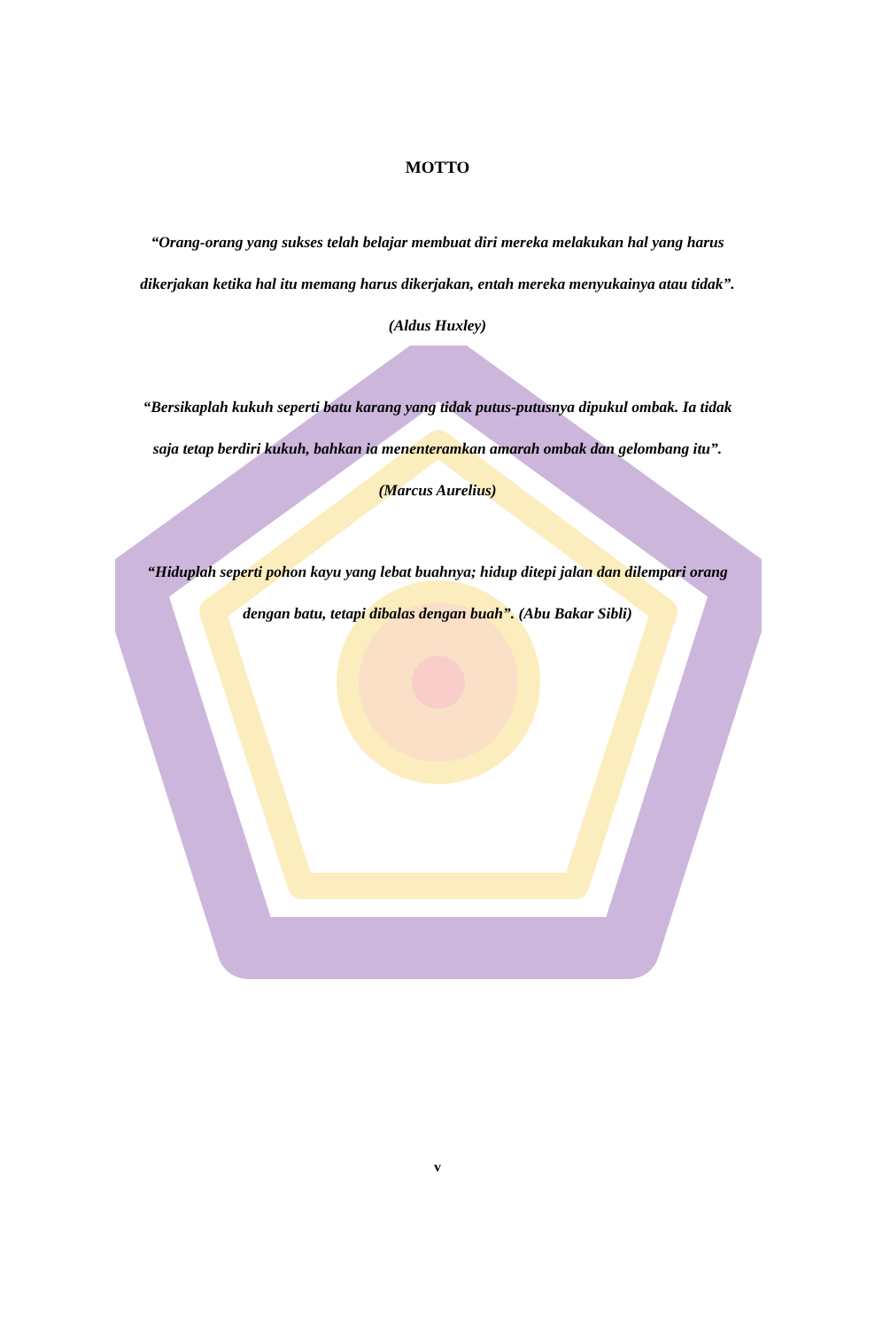MOTTO
“Orang-orang yang sukses telah belajar membuat diri mereka melakukan hal yang harus dikerjakan ketika hal itu memang harus dikerjakan, entah mereka menyukainya atau tidak”. (Aldus Huxley)
“Bersikaplah kukuh seperti batu karang yang tidak putus-putusnya dipukul ombak. Ia tidak saja tetap berdiri kukuh, bahkan ia menenteramkan amarah ombak dan gelombang itu”. (Marcus Aurelius)
“Hiduplah seperti pohon kayu yang lebat buahnya; hidup ditepi jalan dan dilempari orang dengan batu, tetapi dibalas dengan buah”. (Abu Bakar Sibli)
v